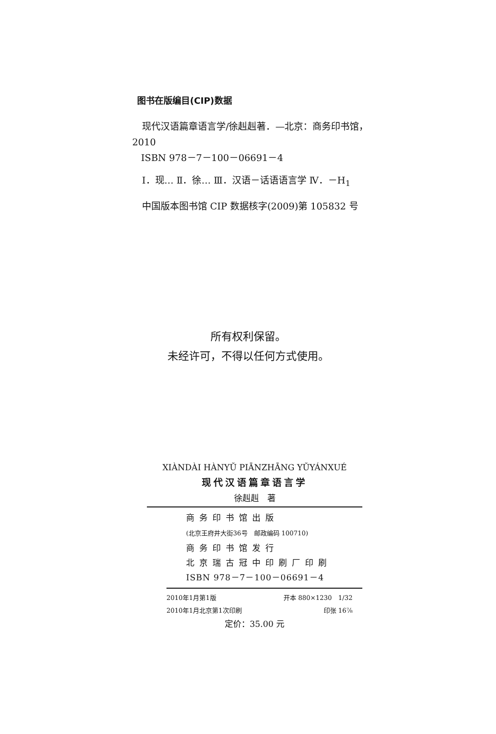图书在版编目(CIP)数据
现代汉语篇章语言学/徐赳赳著．—北京：商务印书馆，2010
ISBN 978－7－100－06691－4
Ⅰ．现… Ⅱ．徐… Ⅲ．汉语－话语语言学 Ⅳ．－H<sub>1</sub>
中国版本图书馆 CIP 数据核字(2009)第 105832 号
所有权利保留。
未经许可，不得以任何方式使用。
XIÀNDÀI HÀNYǓ PIĀNZHĀNG YǓYÁNXUÉ
现代汉语篇章语言学
徐赳赳　著
商务印书馆出版
(北京王府井大街36号　邮政编码 100710)
商务印书馆发行
北京瑞古冠中印刷厂印刷
ISBN 978－7－100－06691－4
2010年1月第1版 开本 880×1230　1/32
2010年1月北京第1次印刷 印张 16⅞
定价：35.00 元